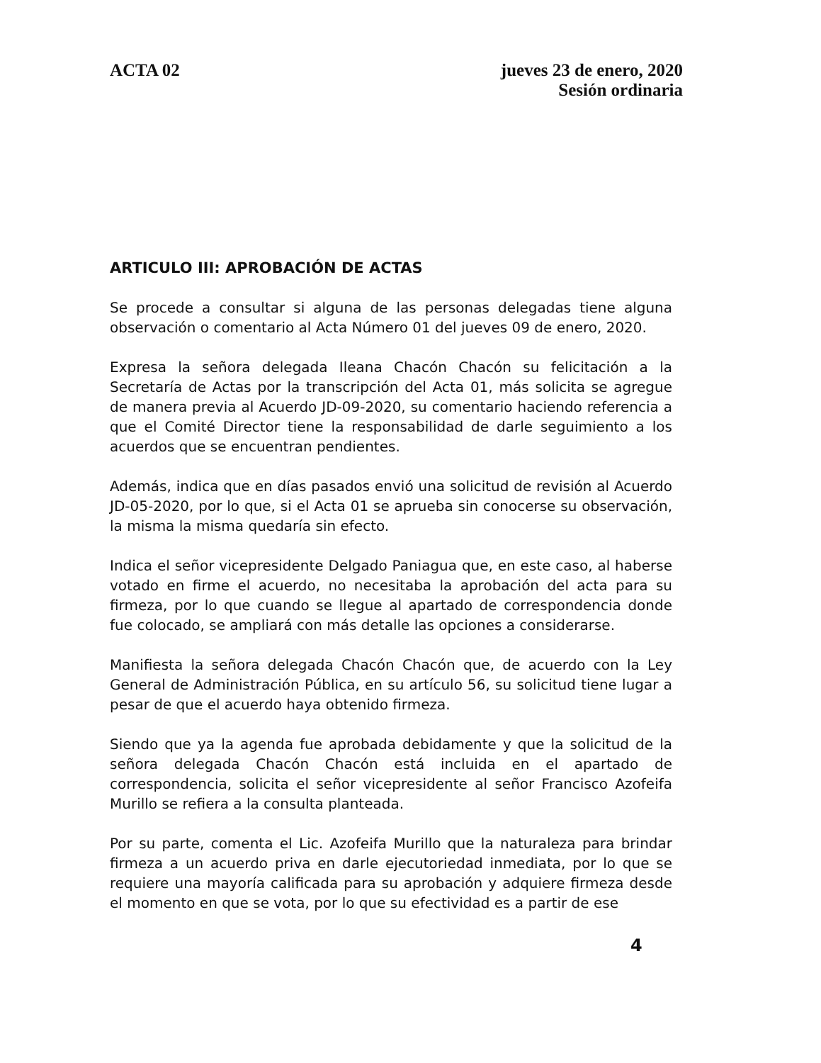ACTA 02 jueves 23 de enero, 2020
Sesión ordinaria
ARTICULO III: APROBACIÓN DE ACTAS
Se procede a consultar si alguna de las personas delegadas tiene alguna observación o comentario al Acta Número 01 del jueves 09 de enero, 2020.
Expresa la señora delegada Ileana Chacón Chacón su felicitación a la Secretaría de Actas por la transcripción del Acta 01, más solicita se agregue de manera previa al Acuerdo JD-09-2020, su comentario haciendo referencia a que el Comité Director tiene la responsabilidad de darle seguimiento a los acuerdos que se encuentran pendientes.
Además, indica que en días pasados envió una solicitud de revisión al Acuerdo JD-05-2020, por lo que, si el Acta 01 se aprueba sin conocerse su observación, la misma la misma quedaría sin efecto.
Indica el señor vicepresidente Delgado Paniagua que, en este caso, al haberse votado en firme el acuerdo, no necesitaba la aprobación del acta para su firmeza, por lo que cuando se llegue al apartado de correspondencia donde fue colocado, se ampliará con más detalle las opciones a considerarse.
Manifiesta la señora delegada Chacón Chacón que, de acuerdo con la Ley General de Administración Pública, en su artículo 56, su solicitud tiene lugar a pesar de que el acuerdo haya obtenido firmeza.
Siendo que ya la agenda fue aprobada debidamente y que la solicitud de la señora delegada Chacón Chacón está incluida en el apartado de correspondencia, solicita el señor vicepresidente al señor Francisco Azofeifa Murillo se refiera a la consulta planteada.
Por su parte, comenta el Lic. Azofeifa Murillo que la naturaleza para brindar firmeza a un acuerdo priva en darle ejecutoriedad inmediata, por lo que se requiere una mayoría calificada para su aprobación y adquiere firmeza desde el momento en que se vota, por lo que su efectividad es a partir de ese
4